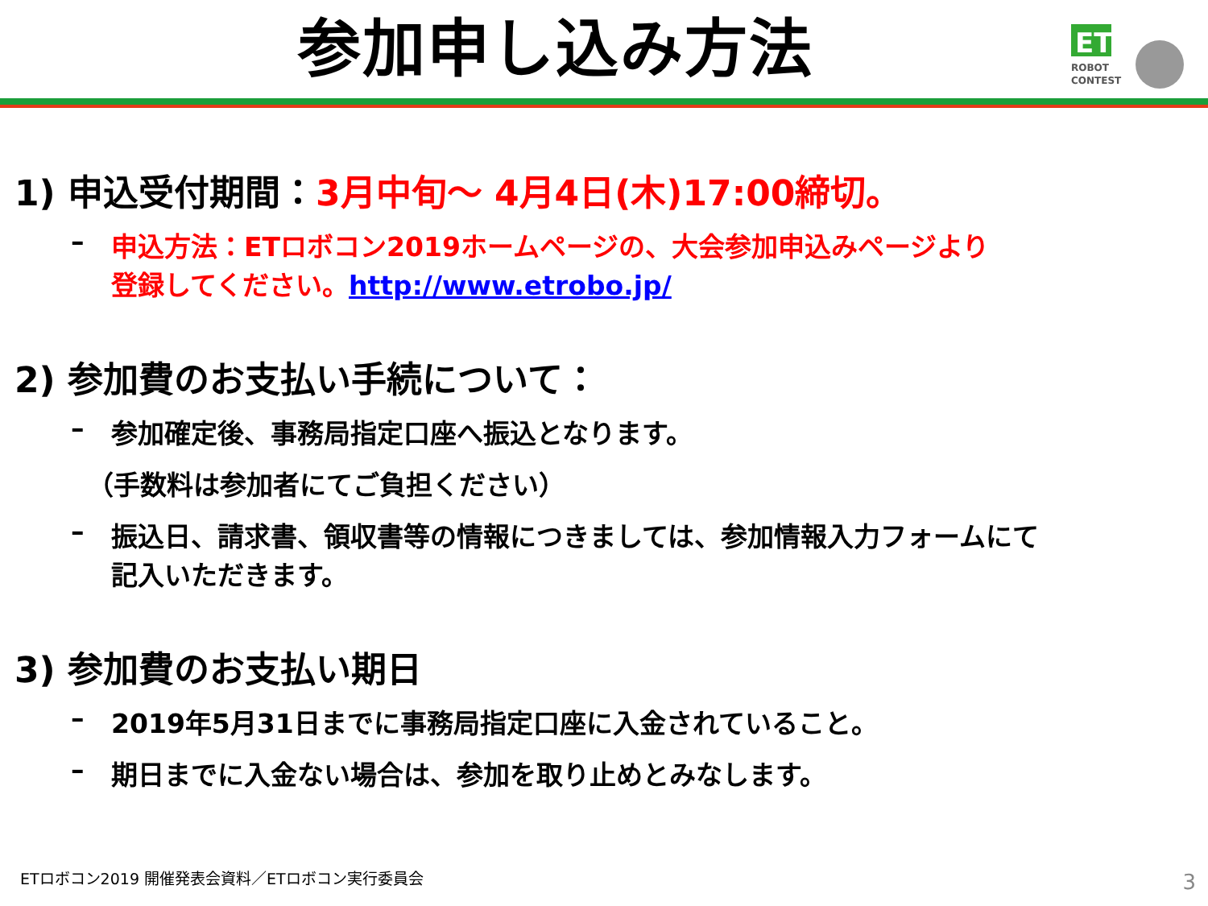参加申し込み方法
ET
ROBOT
CONTEST
1) 申込受付期間：3月中旬～ 4月4日(木)17:00締切。
– 申込方法：ETロボコン2019ホームページの、大会参加申込みページより
登録してください。http://www.etrobo.jp/
2) 参加費のお支払い手続について：
– 参加確定後、事務局指定口座へ振込となります。
（手数料は参加者にてご負担ください）
– 振込日、請求書、領収書等の情報につきましては、参加情報入力フォームにて
記入いただきます。
3) 参加費のお支払い期日
– 2019年5月31日までに事務局指定口座に入金されていること。
– 期日までに入金ない場合は、参加を取り止めとみなします。
ETロボコン2019 開催発表会資料／ETロボコン実行委員会
3